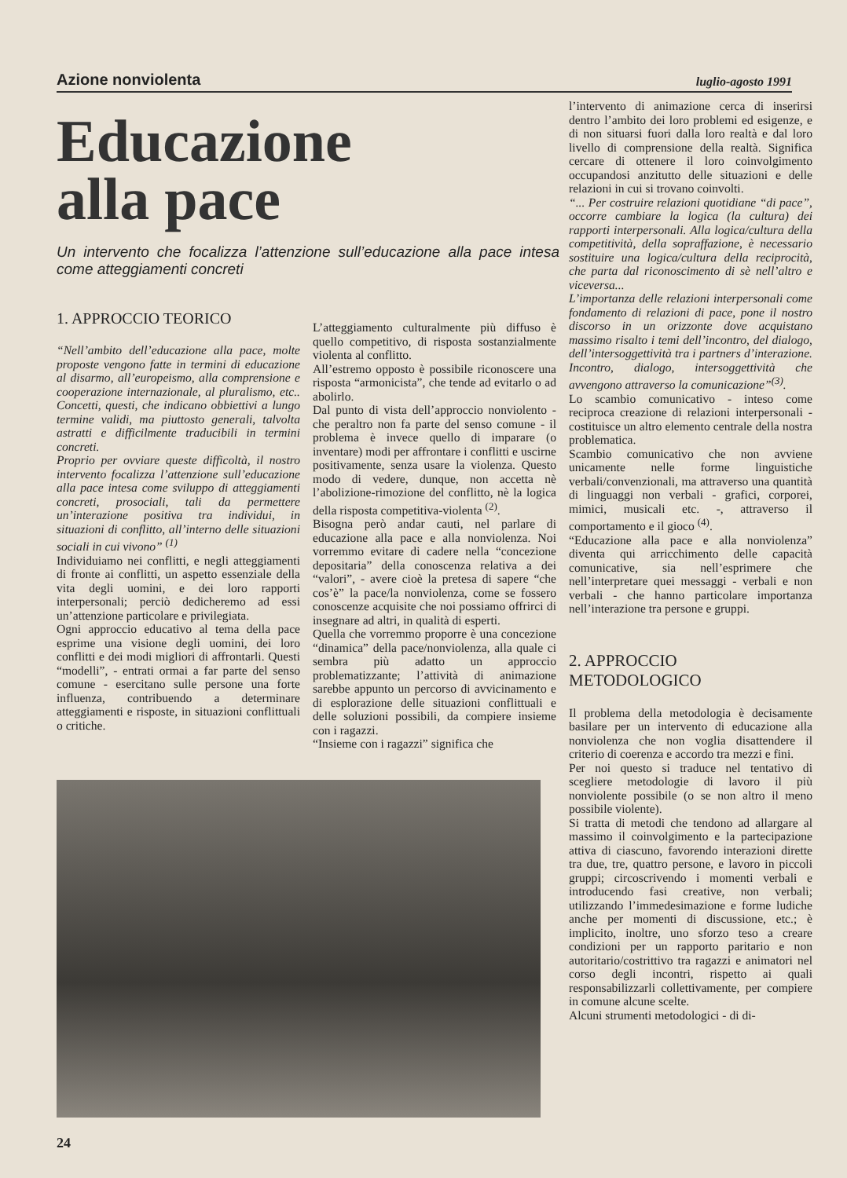Azione nonviolenta luglio-agosto 1991
Educazione
alla pace
Un intervento che focalizza l’attenzione sull’educazione alla pace intesa come atteggiamenti concreti
1. APPROCCIO TEORICO
“Nell’ambito dell’educazione alla pace, molte proposte vengono fatte in termini di educazione al disarmo, all’europeismo, alla comprensione e cooperazione internazionale, al pluralismo, etc.. Concetti, questi, che indicano obbiettivi a lungo termine validi, ma piuttosto generali, talvolta astratti e difficilmente traducibili in termini concreti.
Proprio per ovviare queste difficoltà, il nostro intervento focalizza l’attenzione sull’educazione alla pace intesa come sviluppo di atteggiamenti concreti, prosociali, tali da permettere un’interazione positiva tra individui, in situazioni di conflitto, all’interno delle situazioni sociali in cui vivono” <sup>(1)</sup>
Individuiamo nei conflitti, e negli atteggiamenti di fronte ai conflitti, un aspetto essenziale della vita degli uomini, e dei loro rapporti interpersonali; perciò dedicheremo ad essi un’attenzione particolare e privilegiata.
Ogni approccio educativo al tema della pace esprime una visione degli uomini, dei loro conflitti e dei modi migliori di affrontarli. Questi “modelli”, - entrati ormai a far parte del senso comune - esercitano sulle persone una forte influenza, contribuendo a determinare atteggiamenti e risposte, in situazioni conflittuali o critiche.
L’atteggiamento culturalmente più diffuso è quello competitivo, di risposta sostanzialmente violenta al conflitto.
All’estremo opposto è possibile riconoscere una risposta “armonicista”, che tende ad evitarlo o ad abolirlo.
Dal punto di vista dell’approccio nonviolento - che peraltro non fa parte del senso comune - il problema è invece quello di imparare (o inventare) modi per affrontare i conflitti e uscirne positivamente, senza usare la violenza. Questo modo di vedere, dunque, non accetta nè l’abolizione-rimozione del conflitto, nè la logica della risposta competitiva-violenta <sup>(2)</sup>.
Bisogna però andar cauti, nel parlare di educazione alla pace e alla nonviolenza. Noi vorremmo evitare di cadere nella “concezione depositaria” della conoscenza relativa a dei “valori”, - avere cioè la pretesa di sapere “che cos’è” la pace/la nonviolenza, come se fossero conoscenze acquisite che noi possiamo offrirci di insegnare ad altri, in qualità di esperti.
Quella che vorremmo proporre è una concezione “dinamica” della pace/nonviolenza, alla quale ci sembra più adatto un approccio problematizzante; l’attività di animazione sarebbe appunto un percorso di avvicinamento e di esplorazione delle situazioni conflittuali e delle soluzioni possibili, da compiere insieme con i ragazzi.
“Insieme con i ragazzi” significa che
l’intervento di animazione cerca di inserirsi dentro l’ambito dei loro problemi ed esigenze, e di non situarsi fuori dalla loro realtà e dal loro livello di comprensione della realtà. Significa cercare di ottenere il loro coinvolgimento occupandosi anzitutto delle situazioni e delle relazioni in cui si trovano coinvolti.
“... Per costruire relazioni quotidiane “di pace”, occorre cambiare la logica (la cultura) dei rapporti interpersonali. Alla logica/cultura della competitività, della sopraffazione, è necessario sostituire una logica/cultura della reciprocità, che parta dal riconoscimento di sè nell’altro e viceversa...
L’importanza delle relazioni interpersonali come fondamento di relazioni di pace, pone il nostro discorso in un orizzonte dove acquistano massimo risalto i temi dell’incontro, del dialogo, dell’intersoggettività tra i partners d’interazione. Incontro, dialogo, intersoggettività che avvengono attraverso la comunicazione”<sup>(3)</sup>.
Lo scambio comunicativo - inteso come reciproca creazione di relazioni interpersonali - costituisce un altro elemento centrale della nostra problematica.
Scambio comunicativo che non avviene unicamente nelle forme linguistiche verbali/convenzionali, ma attraverso una quantità di linguaggi non verbali - grafici, corporei, mimici, musicali etc. -, attraverso il comportamento e il gioco <sup>(4)</sup>.
“Educazione alla pace e alla nonviolenza” diventa qui arricchimento delle capacità comunicative, sia nell’esprimere che nell’interpretare quei messaggi - verbali e non verbali - che hanno particolare importanza nell’interazione tra persone e gruppi.
2. APPROCCIO METODOLOGICO
Il problema della metodologia è decisamente basilare per un intervento di educazione alla nonviolenza che non voglia disattendere il criterio di coerenza e accordo tra mezzi e fini.
Per noi questo si traduce nel tentativo di scegliere metodologie di lavoro il più nonviolente possibile (o se non altro il meno possibile violente).
Si tratta di metodi che tendono ad allargare al massimo il coinvolgimento e la partecipazione attiva di ciascuno, favorendo interazioni dirette tra due, tre, quattro persone, e lavoro in piccoli gruppi; circoscrivendo i momenti verbali e introducendo fasi creative, non verbali; utilizzando l’immedesimazione e forme ludiche anche per momenti di discussione, etc.; è implicito, inoltre, uno sforzo teso a creare condizioni per un rapporto paritario e non autoritario/costrittivo tra ragazzi e animatori nel corso degli incontri, rispetto ai quali responsabilizzarli collettivamente, per compiere in comune alcune scelte.
Alcuni strumenti metodologici - di di-
24